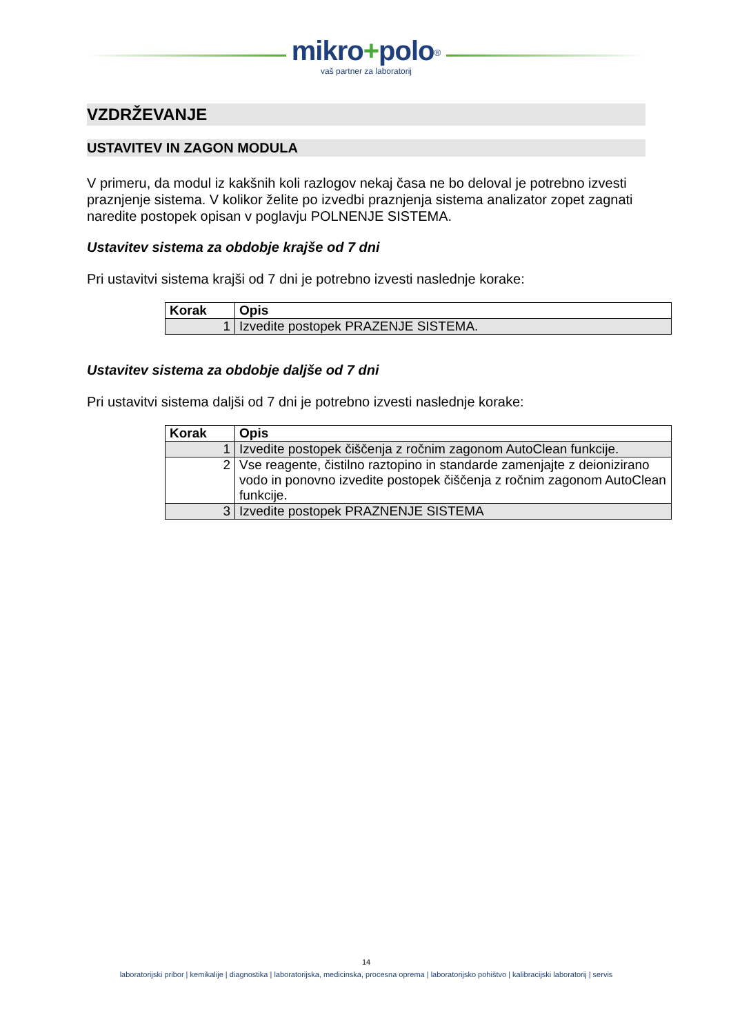mikro+polo<sup>®</sup>
vaš partner za laboratorij
VZDRŽEVANJE
USTAVITEV IN ZAGON MODULA
V primeru, da modul iz kakšnih koli razlogov nekaj časa ne bo deloval je potrebno izvesti praznjenje sistema. V kolikor želite po izvedbi praznjenja sistema analizator zopet zagnati naredite postopek opisan v poglavju POLNENJE SISTEMA.
Ustavitev sistema za obdobje krajše od 7 dni
Pri ustavitvi sistema krajši od 7 dni je potrebno izvesti naslednje korake:
| Korak | Opis |
| --- | --- |
| 1 | Izvedite postopek PRAZENJE SISTEMA. |
Ustavitev sistema za obdobje daljše od 7 dni
Pri ustavitvi sistema daljši od 7 dni je potrebno izvesti naslednje korake:
| Korak | Opis |
| --- | --- |
| 1 | Izvedite postopek čiščenja z ročnim zagonom AutoClean funkcije. |
| 2 | Vse reagente, čistilno raztopino in standarde zamenjajte z deionizirano vodo in ponovno izvedite postopek čiščenja z ročnim zagonom AutoClean funkcije. |
| 3 | Izvedite postopek PRAZNENJE SISTEMA |
14
laboratorijski pribor | kemikalije | diagnostika | laboratorijska, medicinska, procesna oprema | laboratorijsko pohištvo | kalibracijski laboratorij | servis